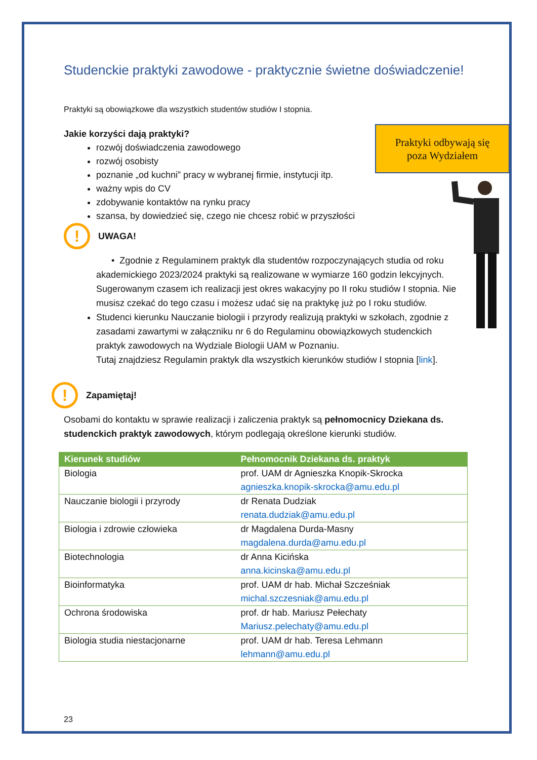Studenckie praktyki zawodowe - praktycznie świetne doświadczenie!
Praktyki odbywają się
poza Wydziałem
Praktyki są obowiązkowe dla wszystkich studentów studiów I stopnia.
Jakie korzyści dają praktyki?
rozwój doświadczenia zawodowego
rozwój osobisty
poznanie „od kuchni” pracy w wybranej firmie, instytucji itp.
ważny wpis do CV
zdobywanie kontaktów na rynku pracy
szansa, by dowiedzieć się, czego nie chcesz robić w przyszłości
!
UWAGA!
• Zgodnie z Regulaminem praktyk dla studentów rozpoczynających studia od roku akademickiego 2023/2024 praktyki są realizowane w wymiarze 160 godzin lekcyjnych. Sugerowanym czasem ich realizacji jest okres wakacyjny po II roku studiów I stopnia. Nie musisz czekać do tego czasu i możesz udać się na praktykę już po I roku studiów.
Studenci kierunku Nauczanie biologii i przyrody realizują praktyki w szkołach, zgodnie z zasadami zawartymi w załączniku nr 6 do Regulaminu obowiązkowych studenckich praktyk zawodowych na Wydziale Biologii UAM w Poznaniu.
Tutaj znajdziesz Regulamin praktyk dla wszystkich kierunków studiów I stopnia [link].
!
Zapamiętaj!
Osobami do kontaktu w sprawie realizacji i zaliczenia praktyk są pełnomocnicy Dziekana ds. studenckich praktyk zawodowych, którym podlegają określone kierunki studiów.
| Kierunek studiów | Pełnomocnik Dziekana ds. praktyk |
| --- | --- |
| Biologia | prof. UAM dr Agnieszka Knopik-Skrocka agnieszka.knopik-skrocka@amu.edu.pl |
| Nauczanie biologii i przyrody | dr Renata Dudziak renata.dudziak@amu.edu.pl |
| Biologia i zdrowie człowieka | dr Magdalena Durda-Masny magdalena.durda@amu.edu.pl |
| Biotechnologia | dr Anna Kicińska anna.kicinska@amu.edu.pl |
| Bioinformatyka | prof. UAM dr hab. Michał Szcześniak michal.szczesniak@amu.edu.pl |
| Ochrona środowiska | prof. dr hab. Mariusz Pełechaty Mariusz.pelechaty@amu.edu.pl |
| Biologia studia niestacjonarne | prof. UAM dr hab. Teresa Lehmann lehmann@amu.edu.pl |
23